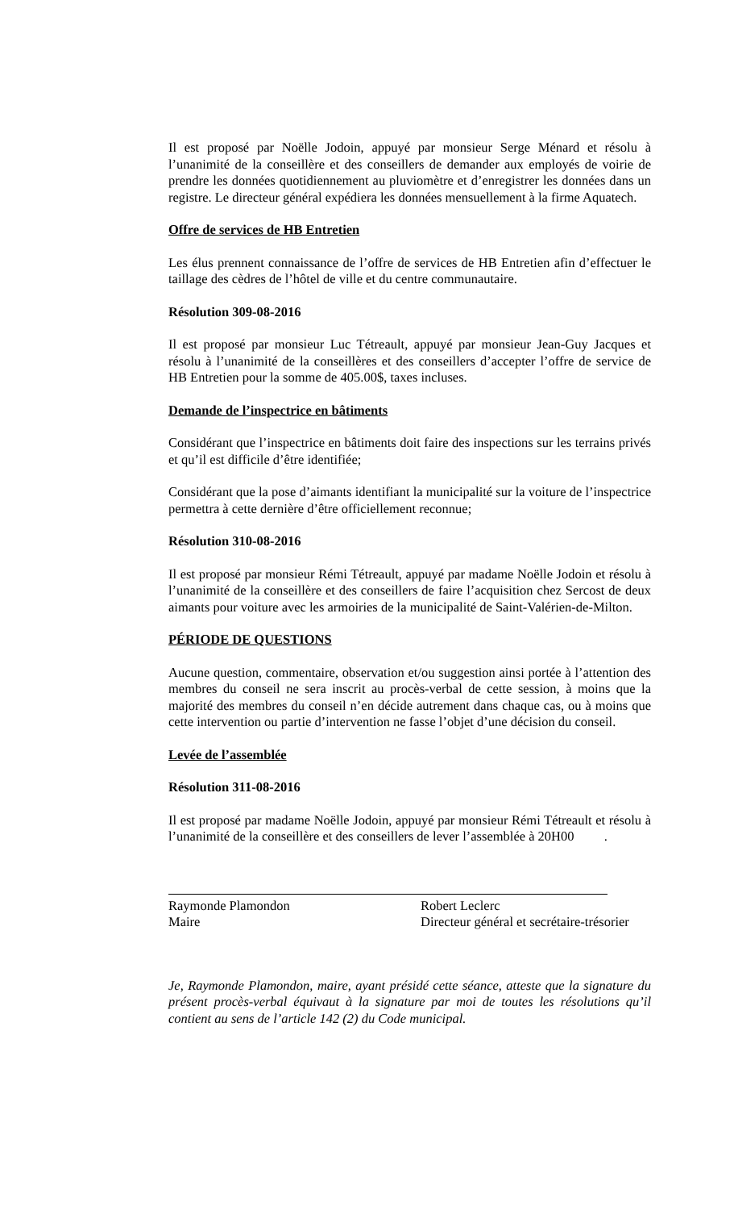Il est proposé par Noëlle Jodoin, appuyé par monsieur Serge Ménard et résolu à l’unanimité de la conseillère et des conseillers de demander aux employés de voirie de prendre les données quotidiennement au pluviomètre et d’enregistrer les données dans un registre. Le directeur général expédiera les données mensuellement à la firme Aquatech.
Offre de services de HB Entretien
Les élus prennent connaissance de l’offre de services de HB Entretien afin d’effectuer le taillage des cèdres de l’hôtel de ville et du centre communautaire.
Résolution 309-08-2016
Il est proposé par monsieur Luc Tétreault, appuyé par monsieur Jean-Guy Jacques et résolu à l’unanimité de la conseillères et des conseillers d’accepter l’offre de service de HB Entretien pour la somme de 405.00$, taxes incluses.
Demande de l’inspectrice en bâtiments
Considérant que l’inspectrice en bâtiments doit faire des inspections sur les terrains privés et qu’il est difficile d’être identifiée;
Considérant que la pose d’aimants identifiant la municipalité sur la voiture de l’inspectrice permettra à cette dernière d’être officiellement reconnue;
Résolution 310-08-2016
Il est proposé par monsieur Rémi Tétreault, appuyé par madame Noëlle Jodoin et résolu à l’unanimité de la conseillère et des conseillers de faire l’acquisition chez Sercost de deux aimants pour voiture avec les armoiries de la municipalité de Saint-Valérien-de-Milton.
PÉRIODE DE QUESTIONS
Aucune question, commentaire, observation et/ou suggestion ainsi portée à l’attention des membres du conseil ne sera inscrit au procès-verbal de cette session, à moins que la majorité des membres du conseil n’en décide autrement dans chaque cas, ou à moins que cette intervention ou partie d’intervention ne fasse l’objet d’une décision du conseil.
Levée de l’assemblée
Résolution 311-08-2016
Il est proposé par madame Noëlle Jodoin, appuyé par monsieur Rémi Tétreault et résolu à l’unanimité de la conseillère et des conseillers de lever l’assemblée à 20H00 .
Raymonde Plamondon
Maire
Robert Leclerc
Directeur général et secrétaire-trésorier
Je, Raymonde Plamondon, maire, ayant présidé cette séance, atteste que la signature du présent procès-verbal équivaut à la signature par moi de toutes les résolutions qu’il contient au sens de l’article 142 (2) du Code municipal.